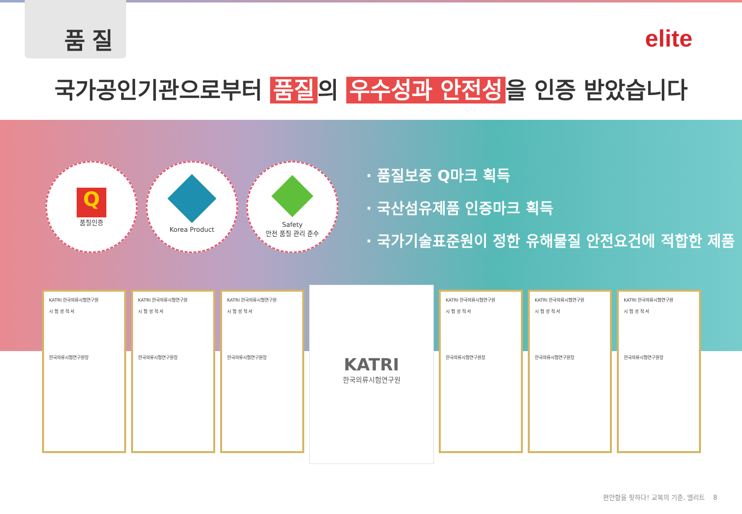품질
elite
국가공인기관으로부터 품질 의 우수성과 안전성 을 인증 받았습니다
Q
품질인증
Korea Product
Safety
안전 품질 관리 준수
· 품질보증 Q마크 획득
· 국산섬유제품 인증마크 획득
· 국가기술표준원이 정한 유해물질 안전요건에 적합한 제품
KATRI 한국의류시험연구원
시 험 성 적 서
한국의류시험연구원장
KATRI 한국의류시험연구원
시 험 성 적 서
한국의류시험연구원장
KATRI 한국의류시험연구원
시 험 성 적 서
한국의류시험연구원장
KATRI
한국의류시험연구원
KATRI 한국의류시험연구원
시 험 성 적 서
한국의류시험연구원장
KATRI 한국의류시험연구원
시 험 성 적 서
한국의류시험연구원장
KATRI 한국의류시험연구원
시 험 성 적 서
한국의류시험연구원장
편안함을 핏하다! 교복의 기준, 엘리트 8